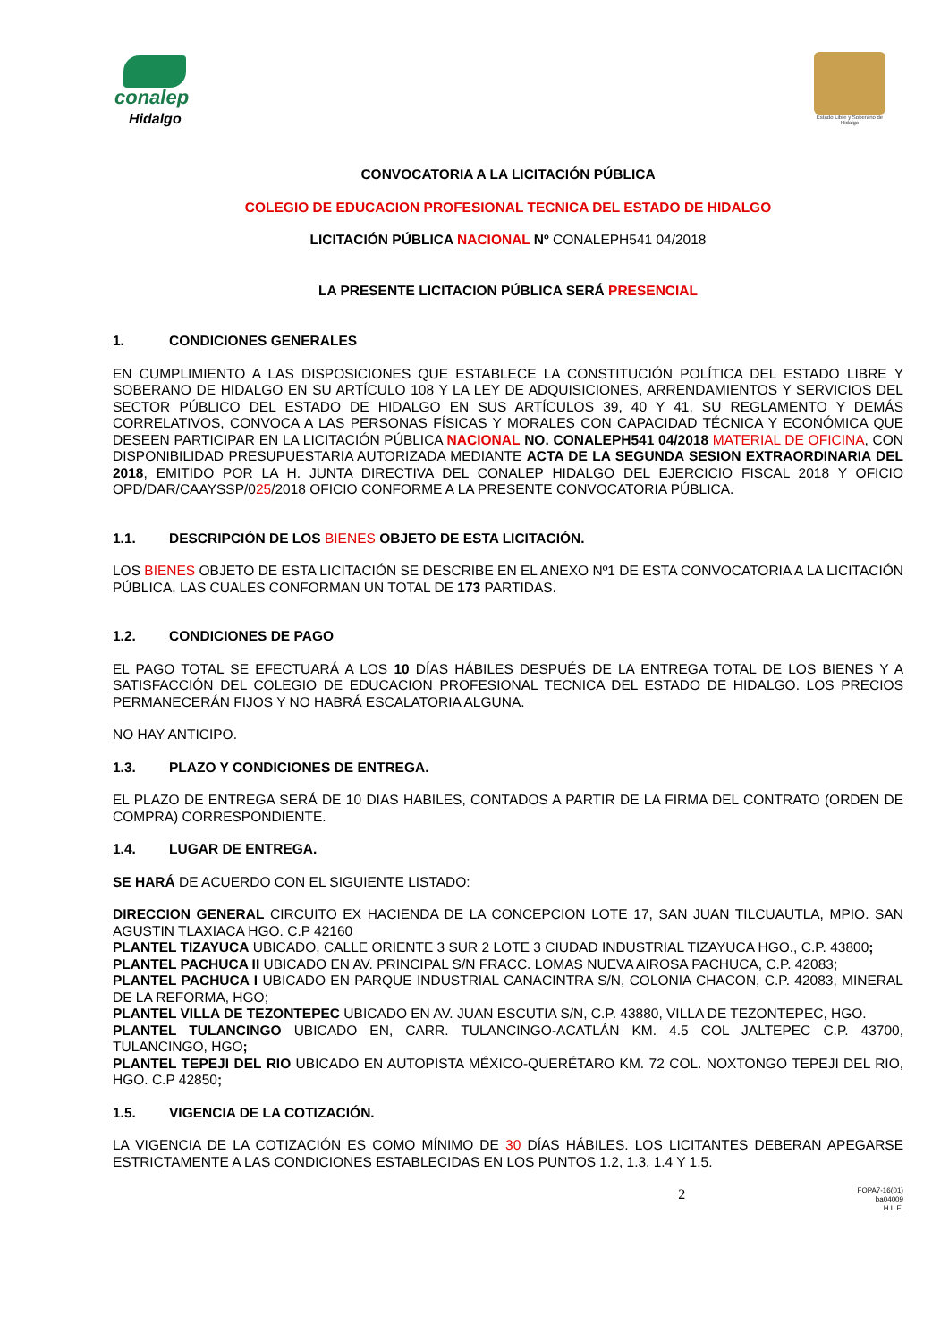conalep
Hidalgo
Estado Libre y Soberano de Hidalgo
CONVOCATORIA A LA LICITACIÓN PÚBLICA
COLEGIO DE EDUCACION PROFESIONAL TECNICA DEL ESTADO DE HIDALGO
LICITACIÓN PÚBLICA NACIONAL Nº CONALEPH541 04/2018
LA PRESENTE LICITACION PÚBLICA SERÁ PRESENCIAL
1. CONDICIONES GENERALES
EN CUMPLIMIENTO A LAS DISPOSICIONES QUE ESTABLECE LA CONSTITUCIÓN POLÍTICA DEL ESTADO LIBRE Y SOBERANO DE HIDALGO EN SU ARTÍCULO 108 Y LA LEY DE ADQUISICIONES, ARRENDAMIENTOS Y SERVICIOS DEL SECTOR PÚBLICO DEL ESTADO DE HIDALGO EN SUS ARTÍCULOS 39, 40 Y 41, SU REGLAMENTO Y DEMÁS CORRELATIVOS, CONVOCA A LAS PERSONAS FÍSICAS Y MORALES CON CAPACIDAD TÉCNICA Y ECONÓMICA QUE DESEEN PARTICIPAR EN LA LICITACIÓN PÚBLICA NACIONAL NO. CONALEPH541 04/2018 MATERIAL DE OFICINA, CON DISPONIBILIDAD PRESUPUESTARIA AUTORIZADA MEDIANTE ACTA DE LA SEGUNDA SESION EXTRAORDINARIA DEL 2018, EMITIDO POR LA H. JUNTA DIRECTIVA DEL CONALEP HIDALGO DEL EJERCICIO FISCAL 2018 Y OFICIO OPD/DAR/CAAYSSP/025/2018 OFICIO CONFORME A LA PRESENTE CONVOCATORIA PÚBLICA.
1.1. DESCRIPCIÓN DE LOS BIENES OBJETO DE ESTA LICITACIÓN.
LOS BIENES OBJETO DE ESTA LICITACIÓN SE DESCRIBE EN EL ANEXO Nº1 DE ESTA CONVOCATORIA A LA LICITACIÓN PÚBLICA, LAS CUALES CONFORMAN UN TOTAL DE 173 PARTIDAS.
1.2. CONDICIONES DE PAGO
EL PAGO TOTAL SE EFECTUARÁ A LOS 10 DÍAS HÁBILES DESPUÉS DE LA ENTREGA TOTAL DE LOS BIENES Y A SATISFACCIÓN DEL COLEGIO DE EDUCACION PROFESIONAL TECNICA DEL ESTADO DE HIDALGO. LOS PRECIOS PERMANECERÁN FIJOS Y NO HABRÁ ESCALATORIA ALGUNA.
NO HAY ANTICIPO.
1.3. PLAZO Y CONDICIONES DE ENTREGA.
EL PLAZO DE ENTREGA SERÁ DE 10 DIAS HABILES, CONTADOS A PARTIR DE LA FIRMA DEL CONTRATO (ORDEN DE COMPRA) CORRESPONDIENTE.
1.4. LUGAR DE ENTREGA.
SE HARÁ DE ACUERDO CON EL SIGUIENTE LISTADO:
DIRECCION GENERAL CIRCUITO EX HACIENDA DE LA CONCEPCION LOTE 17, SAN JUAN TILCUAUTLA, MPIO. SAN AGUSTIN TLAXIACA HGO. C.P 42160
PLANTEL TIZAYUCA UBICADO, CALLE ORIENTE 3 SUR 2 LOTE 3 CIUDAD INDUSTRIAL TIZAYUCA HGO., C.P. 43800;
PLANTEL PACHUCA II UBICADO EN AV. PRINCIPAL S/N FRACC. LOMAS NUEVA AIROSA PACHUCA, C.P. 42083;
PLANTEL PACHUCA I UBICADO EN PARQUE INDUSTRIAL CANACINTRA S/N, COLONIA CHACON, C.P. 42083, MINERAL DE LA REFORMA, HGO;
PLANTEL VILLA DE TEZONTEPEC UBICADO EN AV. JUAN ESCUTIA S/N, C.P. 43880, VILLA DE TEZONTEPEC, HGO.
PLANTEL TULANCINGO UBICADO EN, CARR. TULANCINGO-ACATLÁN KM. 4.5 COL JALTEPEC C.P. 43700, TULANCINGO, HGO;
PLANTEL TEPEJI DEL RIO UBICADO EN AUTOPISTA MÉXICO-QUERÉTARO KM. 72 COL. NOXTONGO TEPEJI DEL RIO, HGO. C.P 42850;
1.5. VIGENCIA DE LA COTIZACIÓN.
LA VIGENCIA DE LA COTIZACIÓN ES COMO MÍNIMO DE 30 DÍAS HÁBILES. LOS LICITANTES DEBERAN APEGARSE ESTRICTAMENTE A LAS CONDICIONES ESTABLECIDAS EN LOS PUNTOS 1.2, 1.3, 1.4 Y 1.5.
2
FOPA7-16(01)
ba04009
H.L.E.